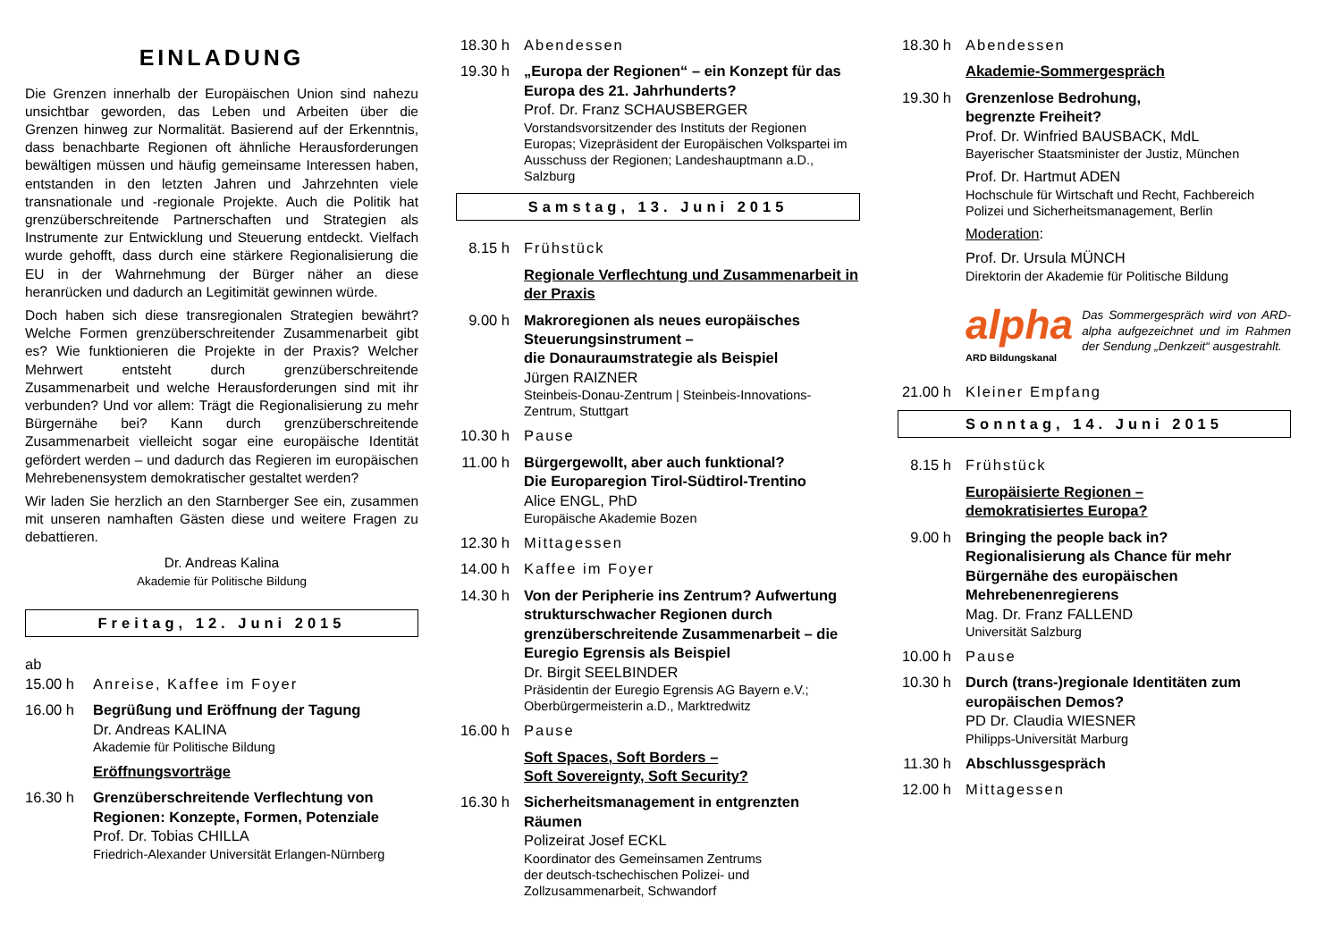EINLADUNG
Die Grenzen innerhalb der Europäischen Union sind nahezu unsichtbar geworden, das Leben und Arbeiten über die Grenzen hinweg zur Normalität. Basierend auf der Erkenntnis, dass benachbarte Regionen oft ähnliche Herausforderungen bewältigen müssen und häufig gemeinsame Interessen haben, entstanden in den letzten Jahren und Jahrzehnten viele transnationale und -regionale Projekte. Auch die Politik hat grenzüberschreitende Partnerschaften und Strategien als Instrumente zur Entwicklung und Steuerung entdeckt. Vielfach wurde gehofft, dass durch eine stärkere Regionalisierung die EU in der Wahrnehmung der Bürger näher an diese heranrücken und dadurch an Legitimität gewinnen würde.
Doch haben sich diese transregionalen Strategien bewährt? Welche Formen grenzüberschreitender Zusammenarbeit gibt es? Wie funktionieren die Projekte in der Praxis? Welcher Mehrwert entsteht durch grenzüberschreitende Zusammenarbeit und welche Herausforderungen sind mit ihr verbunden? Und vor allem: Trägt die Regionalisierung zu mehr Bürgernähe bei? Kann durch grenzüberschreitende Zusammenarbeit vielleicht sogar eine europäische Identität gefördert werden – und dadurch das Regieren im europäischen Mehrebenensystem demokratischer gestaltet werden?
Wir laden Sie herzlich an den Starnberger See ein, zusammen mit unseren namhaften Gästen diese und weitere Fragen zu debattieren.
Dr. Andreas Kalina
Akademie für Politische Bildung
Freitag, 12. Juni 2015
ab
15.00 h
Anreise, Kaffee im Foyer
16.00 h Begrüßung und Eröffnung der Tagung
Dr. Andreas KALINA
Akademie für Politische Bildung
Eröffnungsvorträge
16.30 h Grenzüberschreitende Verflechtung von Regionen: Konzepte, Formen, Potenziale
Prof. Dr. Tobias CHILLA
Friedrich-Alexander Universität Erlangen-Nürnberg
18.30 h
Abendessen
19.30 h
„Europa der Regionen“ – ein Konzept für das Europa des 21. Jahrhunderts?
Prof. Dr. Franz SCHAUSBERGER
Vorstandsvorsitzender des Instituts der Regionen Europas; Vizepräsident der Europäischen Volkspartei im Ausschuss der Regionen; Landeshauptmann a.D., Salzburg
Samstag, 13. Juni 2015
8.15 h Frühstück
Regionale Verflechtung und Zusammenarbeit in der Praxis
9.00 h Makroregionen als neues europäisches Steuerungsinstrument –
die Donauraumstrategie als Beispiel
Jürgen RAIZNER
Steinbeis-Donau-Zentrum | Steinbeis-Innovations-Zentrum, Stuttgart
10.30 h
Pause
11.00 h
Bürgergewollt, aber auch funktional?
Die Europaregion Tirol-Südtirol-Trentino
Alice ENGL, PhD
Europäische Akademie Bozen
12.30 h
Mittagessen
14.00 h
Kaffee im Foyer
14.30 h
Von der Peripherie ins Zentrum? Aufwertung strukturschwacher Regionen durch grenzüberschreitende Zusammenarbeit – die Euregio Egrensis als Beispiel
Dr. Birgit SEELBINDER
Präsidentin der Euregio Egrensis AG Bayern e.V.; Oberbürgermeisterin a.D., Marktredwitz
16.00 h
Pause
Soft Spaces, Soft Borders –
Soft Sovereignty, Soft Security?
16.30 h
Sicherheitsmanagement in entgrenzten Räumen
Polizeirat Josef ECKL
Koordinator des Gemeinsamen Zentrums
der deutsch-tschechischen Polizei- und
Zollzusammenarbeit, Schwandorf
18.30 h
Abendessen
Akademie-Sommergespräch
19.30 h
Grenzenlose Bedrohung,
begrenzte Freiheit?
Prof. Dr. Winfried BAUSBACK, MdL
Bayerischer Staatsminister der Justiz, München
Prof. Dr. Hartmut ADEN
Hochschule für Wirtschaft und Recht, Fachbereich Polizei und Sicherheitsmanagement, Berlin
Moderation:
Prof. Dr. Ursula MÜNCH
Direktorin der Akademie für Politische Bildung
alpha
ARD Bildungskanal
Das Sommergespräch wird von ARD-alpha aufgezeichnet und im Rahmen der Sendung „Denkzeit“ ausgestrahlt.
21.00 h
Kleiner Empfang
Sonntag, 14. Juni 2015
8.15 h Frühstück
Europäisierte Regionen –
demokratisiertes Europa?
9.00 h Bringing the people back in? Regionalisierung als Chance für mehr Bürgernähe des europäischen Mehrebenenregierens
Mag. Dr. Franz FALLEND
Universität Salzburg
10.00 h
Pause
10.30 h
Durch (trans-)regionale Identitäten zum europäischen Demos?
PD Dr. Claudia WIESNER
Philipps-Universität Marburg
11.30 h
Abschlussgespräch
12.00 h
Mittagessen